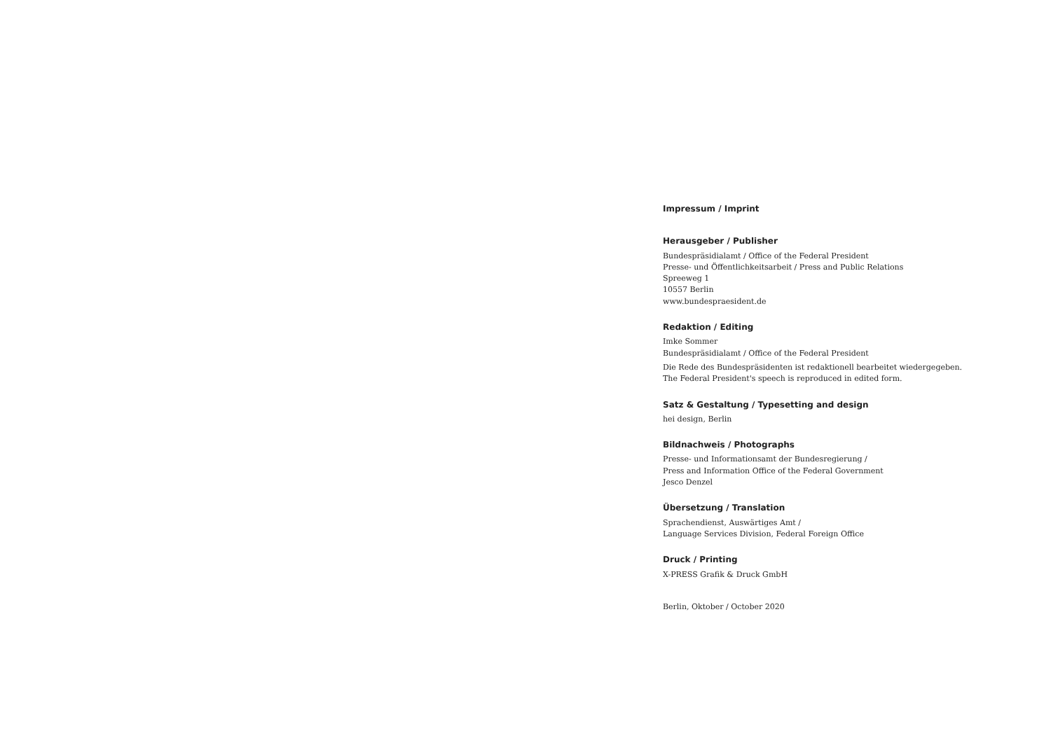Impressum / Imprint
Herausgeber / Publisher
Bundespräsidialamt / Office of the Federal President
Presse- und Öffentlichkeitsarbeit / Press and Public Relations
Spreeweg 1
10557 Berlin
www.bundespraesident.de
Redaktion / Editing
Imke Sommer
Bundespräsidialamt / Office of the Federal President
Die Rede des Bundespräsidenten ist redaktionell bearbeitet wiedergegeben.
The Federal President's speech is reproduced in edited form.
Satz & Gestaltung / Typesetting and design
hei design, Berlin
Bildnachweis / Photographs
Presse- und Informationsamt der Bundesregierung /
Press and Information Office of the Federal Government
Jesco Denzel
Übersetzung / Translation
Sprachendienst, Auswärtiges Amt /
Language Services Division, Federal Foreign Office
Druck / Printing
X-PRESS Grafik & Druck GmbH
Berlin, Oktober / October 2020